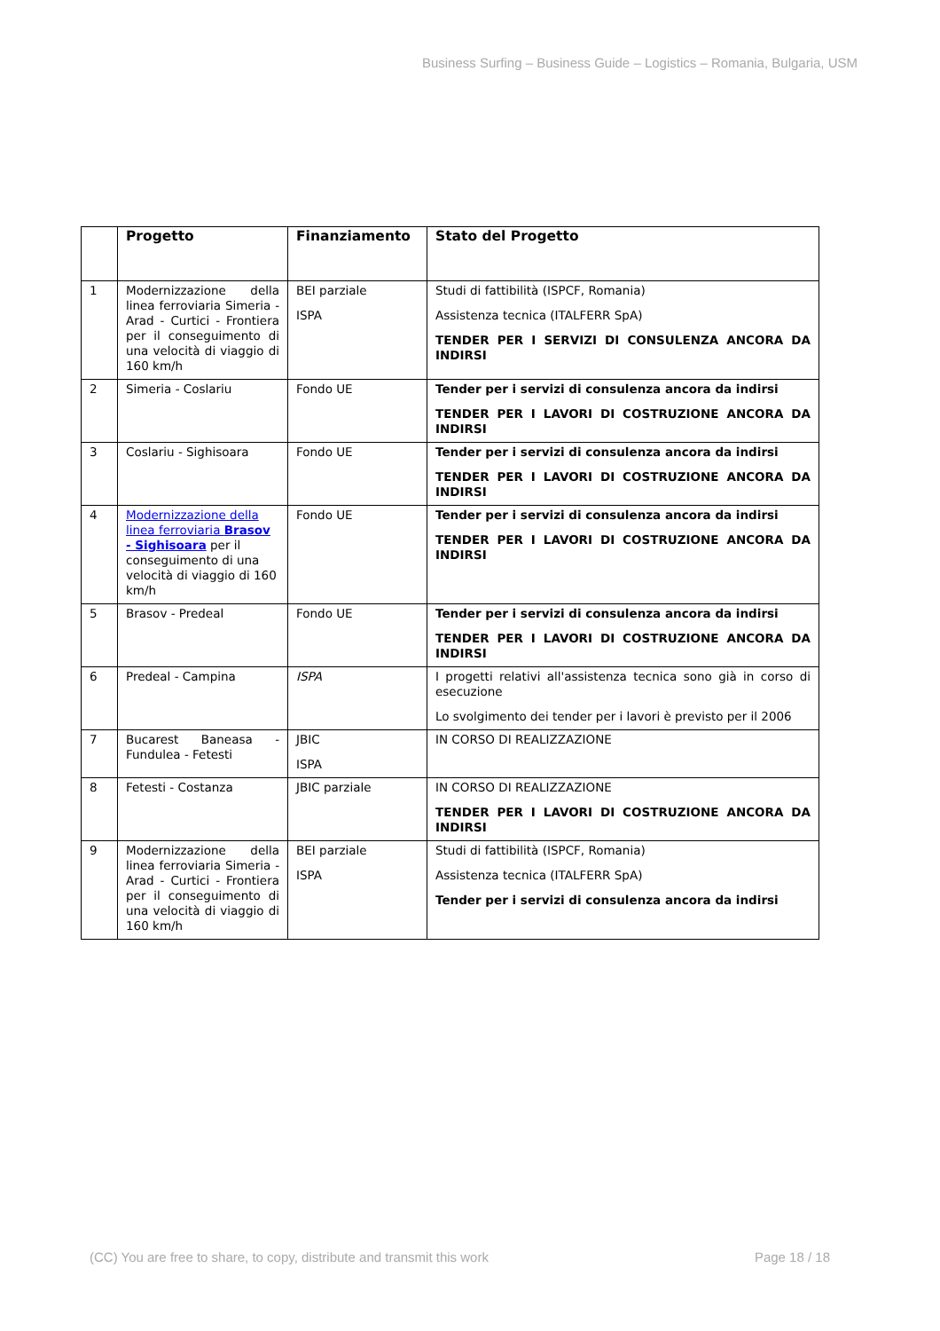Business Surfing – Business Guide – Logistics – Romania, Bulgaria, USM
| | Progetto | Finanziamento | Stato del Progetto |
| --- | --- | --- | --- |
| 1 | Modernizzazione della linea ferroviaria Simeria - Arad - Curtici - Frontiera per il conseguimento di una velocità di viaggio di 160 km/h | BEI parziale ISPA | Studi di fattibilità (ISPCF, Romania) Assistenza tecnica (ITALFERR SpA) TENDER PER I SERVIZI DI CONSULENZA ANCORA DA INDIRSI |
| 2 | Simeria - Coslariu | Fondo UE | Tender per i servizi di consulenza ancora da indirsi TENDER PER I LAVORI DI COSTRUZIONE ANCORA DA INDIRSI |
| 3 | Coslariu - Sighisoara | Fondo UE | Tender per i servizi di consulenza ancora da indirsi TENDER PER I LAVORI DI COSTRUZIONE ANCORA DA INDIRSI |
| 4 | Modernizzazione della linea ferroviaria Brasov - Sighisoara per il conseguimento di una velocità di viaggio di 160 km/h | Fondo UE | Tender per i servizi di consulenza ancora da indirsi TENDER PER I LAVORI DI COSTRUZIONE ANCORA DA INDIRSI |
| 5 | Brasov - Predeal | Fondo UE | Tender per i servizi di consulenza ancora da indirsi TENDER PER I LAVORI DI COSTRUZIONE ANCORA DA INDIRSI |
| 6 | Predeal - Campina | ISPA | I progetti relativi all'assistenza tecnica sono già in corso di esecuzione Lo svolgimento dei tender per i lavori è previsto per il 2006 |
| 7 | Bucarest Baneasa - Fundulea - Fetesti | JBIC ISPA | IN CORSO DI REALIZZAZIONE |
| 8 | Fetesti - Costanza | JBIC parziale | IN CORSO DI REALIZZAZIONE TENDER PER I LAVORI DI COSTRUZIONE ANCORA DA INDIRSI |
| 9 | Modernizzazione della linea ferroviaria Simeria - Arad - Curtici - Frontiera per il conseguimento di una velocità di viaggio di 160 km/h | BEI parziale ISPA | Studi di fattibilità (ISPCF, Romania) Assistenza tecnica (ITALFERR SpA) Tender per i servizi di consulenza ancora da indirsi |
(CC) You are free to share, to copy, distribute and transmit this work Page 18 / 18